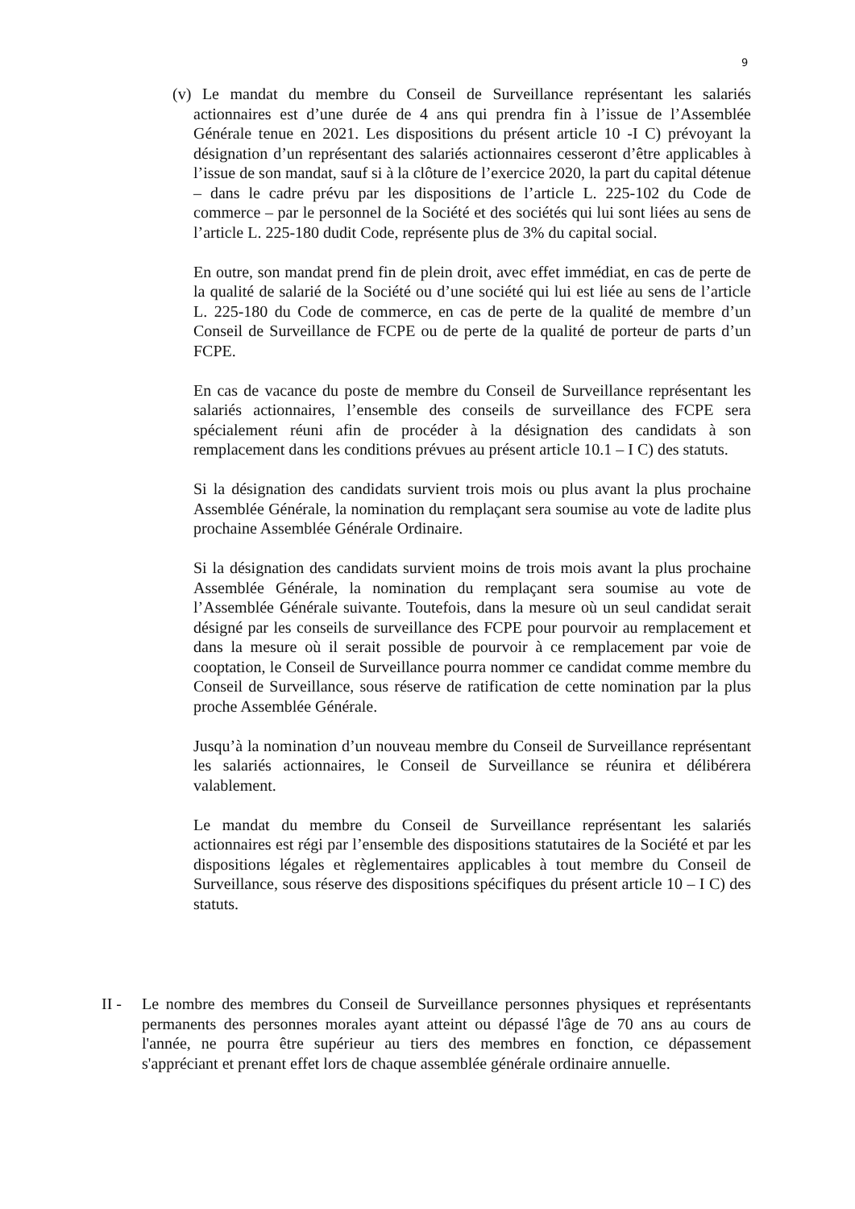9
(v) Le mandat du membre du Conseil de Surveillance représentant les salariés actionnaires est d’une durée de 4 ans qui prendra fin à l’issue de l’Assemblée Générale tenue en 2021. Les dispositions du présent article 10 -I C) prévoyant la désignation d’un représentant des salariés actionnaires cesseront d’être applicables à l’issue de son mandat, sauf si à la clôture de l’exercice 2020, la part du capital détenue – dans le cadre prévu par les dispositions de l’article L. 225-102 du Code de commerce – par le personnel de la Société et des sociétés qui lui sont liées au sens de l’article L. 225-180 dudit Code, représente plus de 3% du capital social.
En outre, son mandat prend fin de plein droit, avec effet immédiat, en cas de perte de la qualité de salarié de la Société ou d’une société qui lui est liée au sens de l’article L. 225-180 du Code de commerce, en cas de perte de la qualité de membre d’un Conseil de Surveillance de FCPE ou de perte de la qualité de porteur de parts d’un FCPE.
En cas de vacance du poste de membre du Conseil de Surveillance représentant les salariés actionnaires, l’ensemble des conseils de surveillance des FCPE sera spécialement réuni afin de procéder à la désignation des candidats à son remplacement dans les conditions prévues au présent article 10.1 – I C) des statuts.
Si la désignation des candidats survient trois mois ou plus avant la plus prochaine Assemblée Générale, la nomination du remplaçant sera soumise au vote de ladite plus prochaine Assemblée Générale Ordinaire.
Si la désignation des candidats survient moins de trois mois avant la plus prochaine Assemblée Générale, la nomination du remplaçant sera soumise au vote de l’Assemblée Générale suivante. Toutefois, dans la mesure où un seul candidat serait désigné par les conseils de surveillance des FCPE pour pourvoir au remplacement et dans la mesure où il serait possible de pourvoir à ce remplacement par voie de cooptation, le Conseil de Surveillance pourra nommer ce candidat comme membre du Conseil de Surveillance, sous réserve de ratification de cette nomination par la plus proche Assemblée Générale.
Jusqu’à la nomination d’un nouveau membre du Conseil de Surveillance représentant les salariés actionnaires, le Conseil de Surveillance se réunira et délibérera valablement.
Le mandat du membre du Conseil de Surveillance représentant les salariés actionnaires est régi par l’ensemble des dispositions statutaires de la Société et par les dispositions légales et règlementaires applicables à tout membre du Conseil de Surveillance, sous réserve des dispositions spécifiques du présent article 10 – I C) des statuts.
II - Le nombre des membres du Conseil de Surveillance personnes physiques et représentants permanents des personnes morales ayant atteint ou dépassé l'âge de 70 ans au cours de l'année, ne pourra être supérieur au tiers des membres en fonction, ce dépassement s'appréciant et prenant effet lors de chaque assemblée générale ordinaire annuelle.